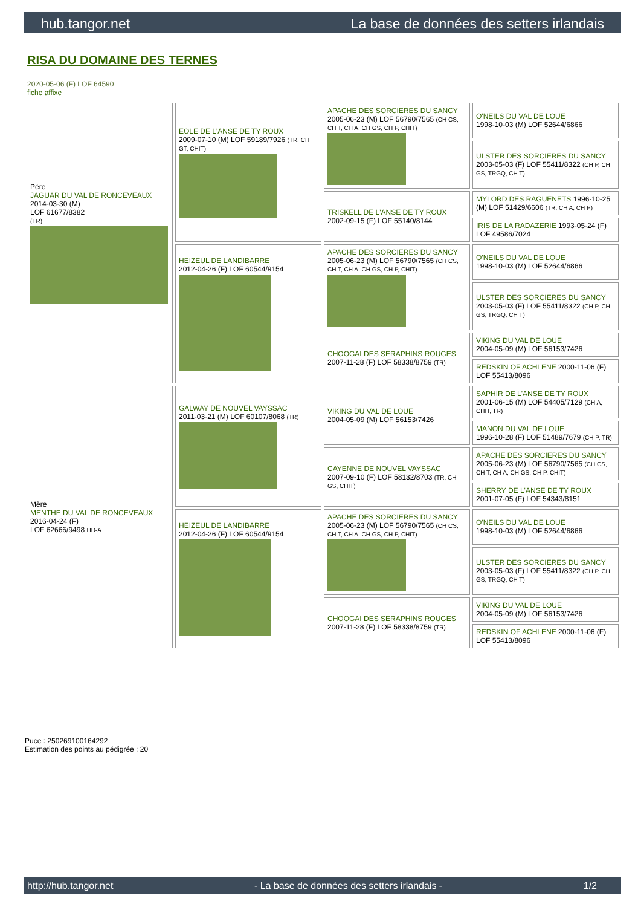hub.tangor.net La base de données des setters irlandais
RISA DU DOMAINE DES TERNES
2020-05-06 (F) LOF 64590
fiche affixe
| Père JAGUAR DU VAL DE RONCEVEAUX 2014-03-30 (M) LOF 61677/8382 (TR) | EOLE DE L'ANSE DE TY ROUX 2009-07-10 (M) LOF 59189/7926 (TR, CH GT, CHIT) | APACHE DES SORCIERES DU SANCY 2005-06-23 (M) LOF 56790/7565 (CH CS, CH T, CH A, CH GS, CH P, CHIT) | O'NEILS DU VAL DE LOUE 1998-10-03 (M) LOF 52644/6866 |
| | | | ULSTER DES SORCIERES DU SANCY 2003-05-03 (F) LOF 55411/8322 (CH P, CH GS, TRGQ, CH T) |
| | | TRISKELL DE L'ANSE DE TY ROUX 2002-09-15 (F) LOF 55140/8144 | MYLORD DES RAGUENETS 1996-10-25 (M) LOF 51429/6606 (TR, CH A, CH P) |
| | | | IRIS DE LA RADAZERIE 1993-05-24 (F) LOF 49586/7024 |
| | HEIZEUL DE LANDIBARRE 2012-04-26 (F) LOF 60544/9154 | APACHE DES SORCIERES DU SANCY 2005-06-23 (M) LOF 56790/7565 (CH CS, CH T, CH A, CH GS, CH P, CHIT) | O'NEILS DU VAL DE LOUE 1998-10-03 (M) LOF 52644/6866 |
| | | | ULSTER DES SORCIERES DU SANCY 2003-05-03 (F) LOF 55411/8322 (CH P, CH GS, TRGQ, CH T) |
| | | CHOOGAI DES SERAPHINS ROUGES 2007-11-28 (F) LOF 58338/8759 (TR) | VIKING DU VAL DE LOUE 2004-05-09 (M) LOF 56153/7426 |
| | | | REDSKIN OF ACHLENE 2000-11-06 (F) LOF 55413/8096 |
| Mère MENTHE DU VAL DE RONCEVEAUX 2016-04-24 (F) LOF 62666/9498 HD-A | GALWAY DE NOUVEL VAYSSAC 2011-03-21 (M) LOF 60107/8068 (TR) | VIKING DU VAL DE LOUE 2004-05-09 (M) LOF 56153/7426 | SAPHIR DE L'ANSE DE TY ROUX 2001-06-15 (M) LOF 54405/7129 (CH A, CHIT, TR) |
| | | | MANON DU VAL DE LOUE 1996-10-28 (F) LOF 51489/7679 (CH P, TR) |
| | | CAYENNE DE NOUVEL VAYSSAC 2007-09-10 (F) LOF 58132/8703 (TR, CH GS, CHIT) | APACHE DES SORCIERES DU SANCY 2005-06-23 (M) LOF 56790/7565 (CH CS, CH T, CH A, CH GS, CH P, CHIT) |
| | | | SHERRY DE L'ANSE DE TY ROUX 2001-07-05 (F) LOF 54343/8151 |
| | HEIZEUL DE LANDIBARRE 2012-04-26 (F) LOF 60544/9154 | APACHE DES SORCIERES DU SANCY 2005-06-23 (M) LOF 56790/7565 (CH CS, CH T, CH A, CH GS, CH P, CHIT) | O'NEILS DU VAL DE LOUE 1998-10-03 (M) LOF 52644/6866 |
| | | | ULSTER DES SORCIERES DU SANCY 2003-05-03 (F) LOF 55411/8322 (CH P, CH GS, TRGQ, CH T) |
| | | CHOOGAI DES SERAPHINS ROUGES 2007-11-28 (F) LOF 58338/8759 (TR) | VIKING DU VAL DE LOUE 2004-05-09 (M) LOF 56153/7426 |
| | | | REDSKIN OF ACHLENE 2000-11-06 (F) LOF 55413/8096 |
Puce : 250269100164292
Estimation des points au pédigrée : 20
http://hub.tangor.net - La base de données des setters irlandais - 1/2